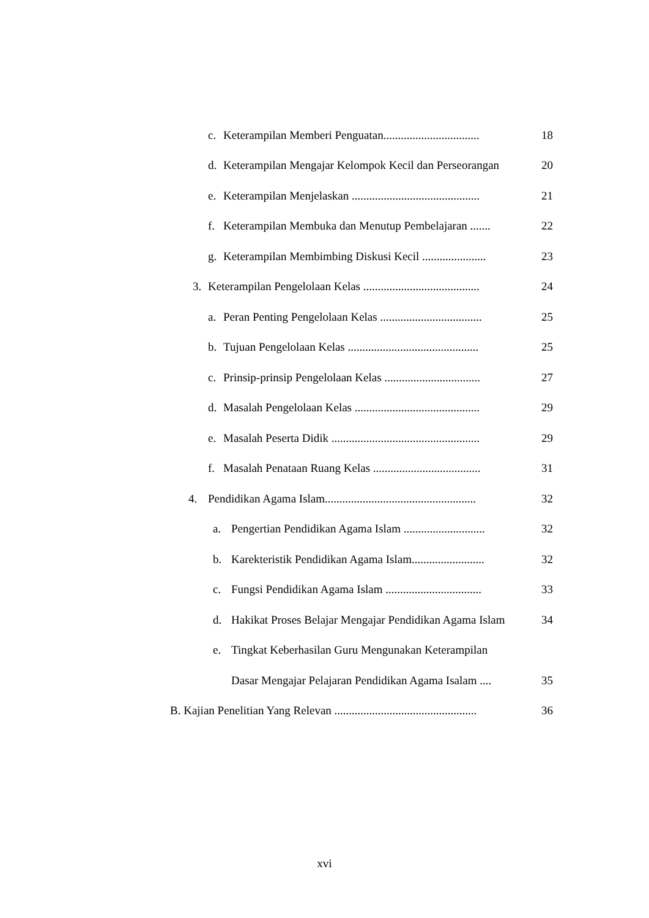c. Keterampilan Memberi Penguatan................................. 18
d. Keterampilan Mengajar Kelompok Kecil dan Perseorangan 20
e. Keterampilan Menjelaskan ............................................ 21
f. Keterampilan Membuka dan Menutup Pembelajaran ....... 22
g. Keterampilan Membimbing Diskusi Kecil ...................... 23
3. Keterampilan Pengelolaan Kelas ........................................ 24
a. Peran Penting Pengelolaan Kelas ................................... 25
b. Tujuan Pengelolaan Kelas ............................................. 25
c. Prinsip-prinsip Pengelolaan Kelas ................................. 27
d. Masalah Pengelolaan Kelas ........................................... 29
e. Masalah Peserta Didik ................................................... 29
f. Masalah Penataan Ruang Kelas ..................................... 31
4. Pendidikan Agama Islam.................................................... 32
a. Pengertian Pendidikan Agama Islam ............................ 32
b. Karekteristik Pendidikan Agama Islam......................... 32
c. Fungsi Pendidikan Agama Islam ................................. 33
d. Hakikat Proses Belajar Mengajar Pendidikan Agama Islam 34
e. Tingkat Keberhasilan Guru Mengunakan Keterampilan
Dasar Mengajar Pelajaran Pendidikan Agama Isalam .... 35
B. Kajian Penelitian Yang Relevan ................................................. 36
xvi